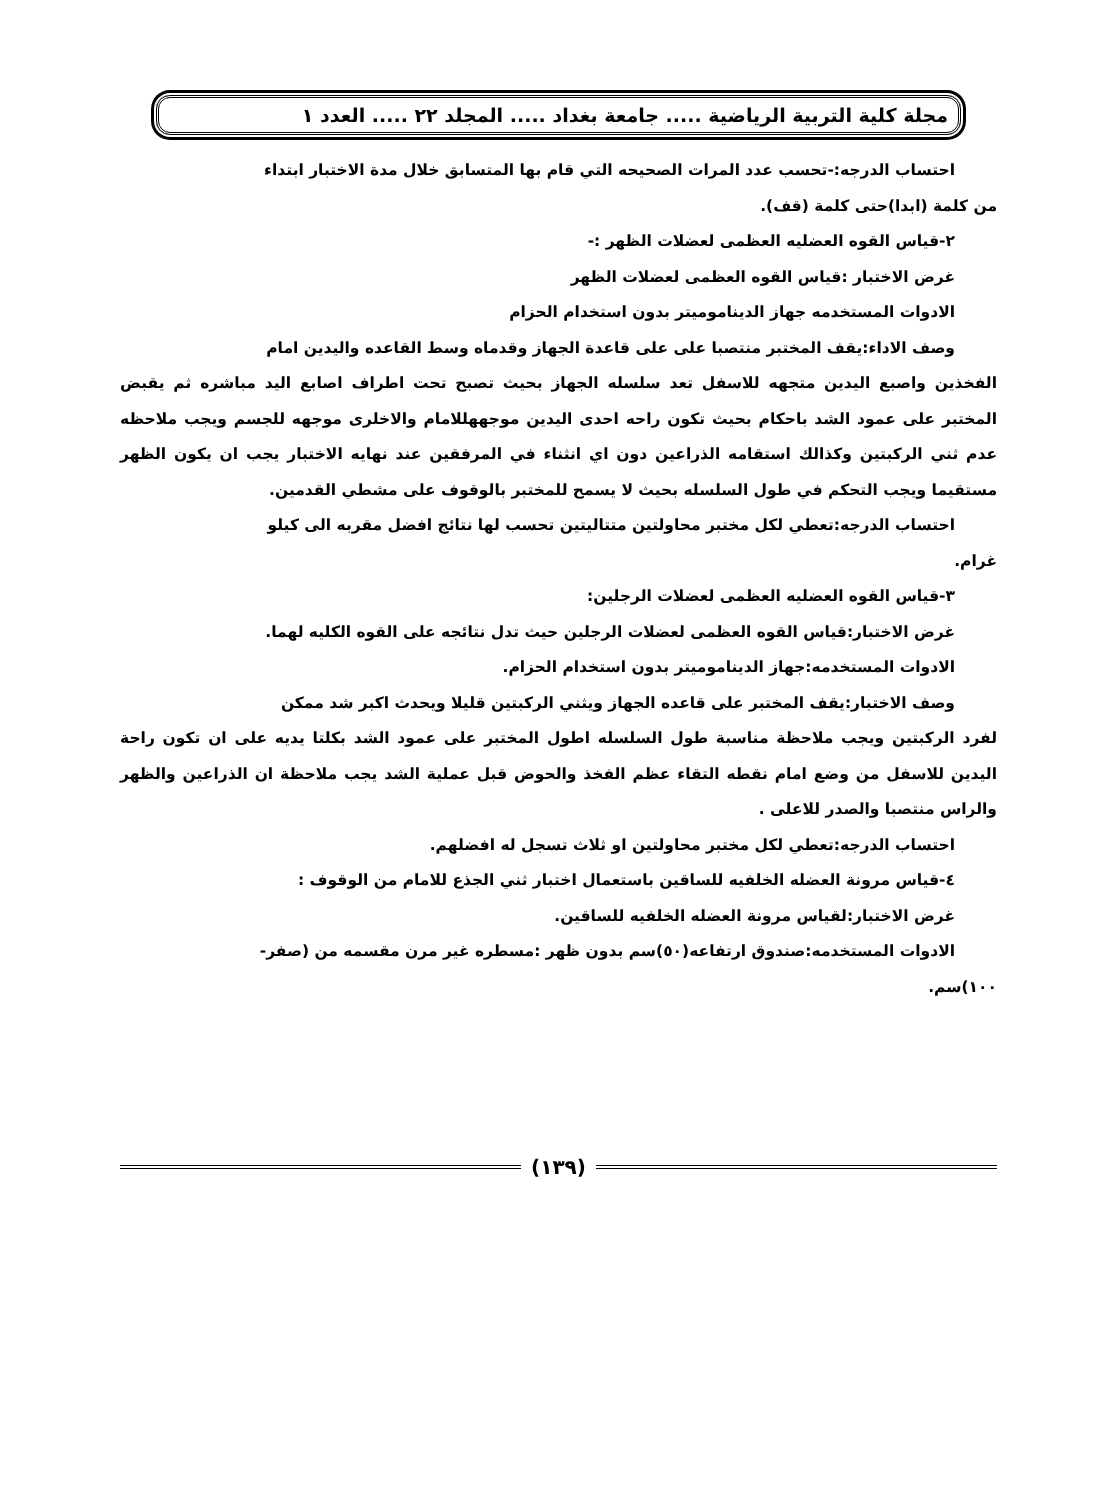مجلة كلية التربية الرياضية ..... جامعة بغداد ..... المجلد ٢٢ ..... العدد ١
احتساب الدرجه:-تحسب عدد المرات الصحيحه التي قام بها المتسابق خلال مدة الاختبار ابتداء
من كلمة (ابدا)حتى كلمة (قف).
٢-قياس القوه العضليه العظمى لعضلات الظهر :-
غرض الاختبار :قياس القوه العظمى لعضلات الظهر
الادوات المستخدمه جهاز الديناموميتر بدون استخدام الحزام
وصف الاداء:يقف المختبر منتصبا على على قاعدة الجهاز وقدماه وسط القاعده واليدين امام
الفخذين واصبع اليدين متجهه للاسفل تعد سلسله الجهاز بحيث تصبح تحت اطراف اصابع اليد مباشره ثم يقبض المختبر على عمود الشد باحكام بحيث تكون راحه احدى اليدين موجههللامام والاخلرى موجهه للجسم ويجب ملاحظه عدم ثني الركبتين وكذالك استقامه الذراعين دون اي انثناء في المرفقين عند نهايه الاختبار يجب ان يكون الظهر مستقيما ويجب التحكم في طول السلسله بحيث لا يسمح للمختبر بالوقوف على مشطي القدمين.
احتساب الدرجه:تعطي لكل مختبر محاولتين متتاليتين تحسب لها نتائج افضل مقربه الى كيلو
غرام.
٣-قياس القوه العضليه العظمى لعضلات الرجلين:
غرض الاختبار:قياس القوه العظمى لعضلات الرجلين حيث تدل نتائجه على القوه الكليه لهما.
الادوات المستخدمه:جهاز الديناموميتر بدون استخدام الحزام.
وصف الاختبار:يقف المختبر على قاعده الجهاز ويثني الركبتين قليلا ويحدث اكبر شد ممكن
لفرد الركبتين ويجب ملاحظة مناسبة طول السلسله اطول المختبر على عمود الشد بكلتا يديه على ان تكون راحة اليدين للاسفل من وضع امام نقطه التقاء عظم الفخذ والحوض قبل عملية الشد يجب ملاحظة ان الذراعين والظهر والراس منتصبا والصدر للاعلى .
احتساب الدرجه:تعطي لكل مختبر محاولتين او ثلاث تسجل له افضلهم.
٤-قياس مرونة العضله الخلفيه للساقين باستعمال اختبار ثني الجذع للامام من الوقوف :
غرض الاختبار:لقياس مرونة العضله الخلفيه للساقين.
الادوات المستخدمه:صندوق ارتفاعه(٥٠)سم بدون ظهر :مسطره غير مرن مقسمه من (صفر-
١٠٠)سم.
(١٣٩)